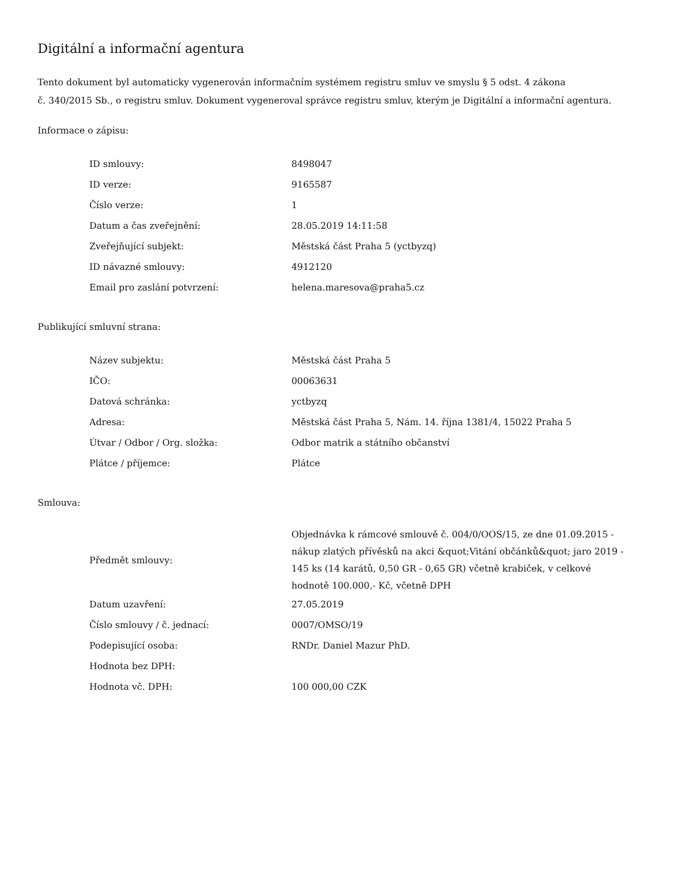Digitální a informační agentura
Tento dokument byl automaticky vygenerován informačním systémem registru smluv ve smyslu § 5 odst. 4 zákona
č. 340/2015 Sb., o registru smluv. Dokument vygeneroval správce registru smluv, kterým je Digitální a informační agentura.
Informace o zápisu:
| ID smlouvy: | 8498047 |
| ID verze: | 9165587 |
| Číslo verze: | 1 |
| Datum a čas zveřejnění: | 28.05.2019 14:11:58 |
| Zveřejňující subjekt: | Městská část Praha 5 (yctbyzq) |
| ID návazné smlouvy: | 4912120 |
| Email pro zaslání potvrzení: | helena.maresova@praha5.cz |
Publikující smluvní strana:
| Název subjektu: | Městská část Praha 5 |
| IČO: | 00063631 |
| Datová schránka: | yctbyzq |
| Adresa: | Městská část Praha 5, Nám. 14. října 1381/4, 15022 Praha 5 |
| Útvar / Odbor / Org. složka: | Odbor matrik a státního občanství |
| Plátce / příjemce: | Plátce |
Smlouva:
| Předmět smlouvy: | Objednávka k rámcové smlouvě č. 004/0/OOS/15, ze dne 01.09.2015 - nákup zlatých přívěsků na akci &quot;Vitání občánků&quot; jaro 2019 - 145 ks (14 karátů, 0,50 GR - 0,65 GR) včetně krabiček, v celkové hodnotě 100.000,- Kč, včetně DPH |
| Datum uzavření: | 27.05.2019 |
| Číslo smlouvy / č. jednací: | 0007/OMSO/19 |
| Podepisující osoba: | RNDr. Daniel Mazur PhD. |
| Hodnota bez DPH: | |
| Hodnota vč. DPH: | 100 000,00 CZK |